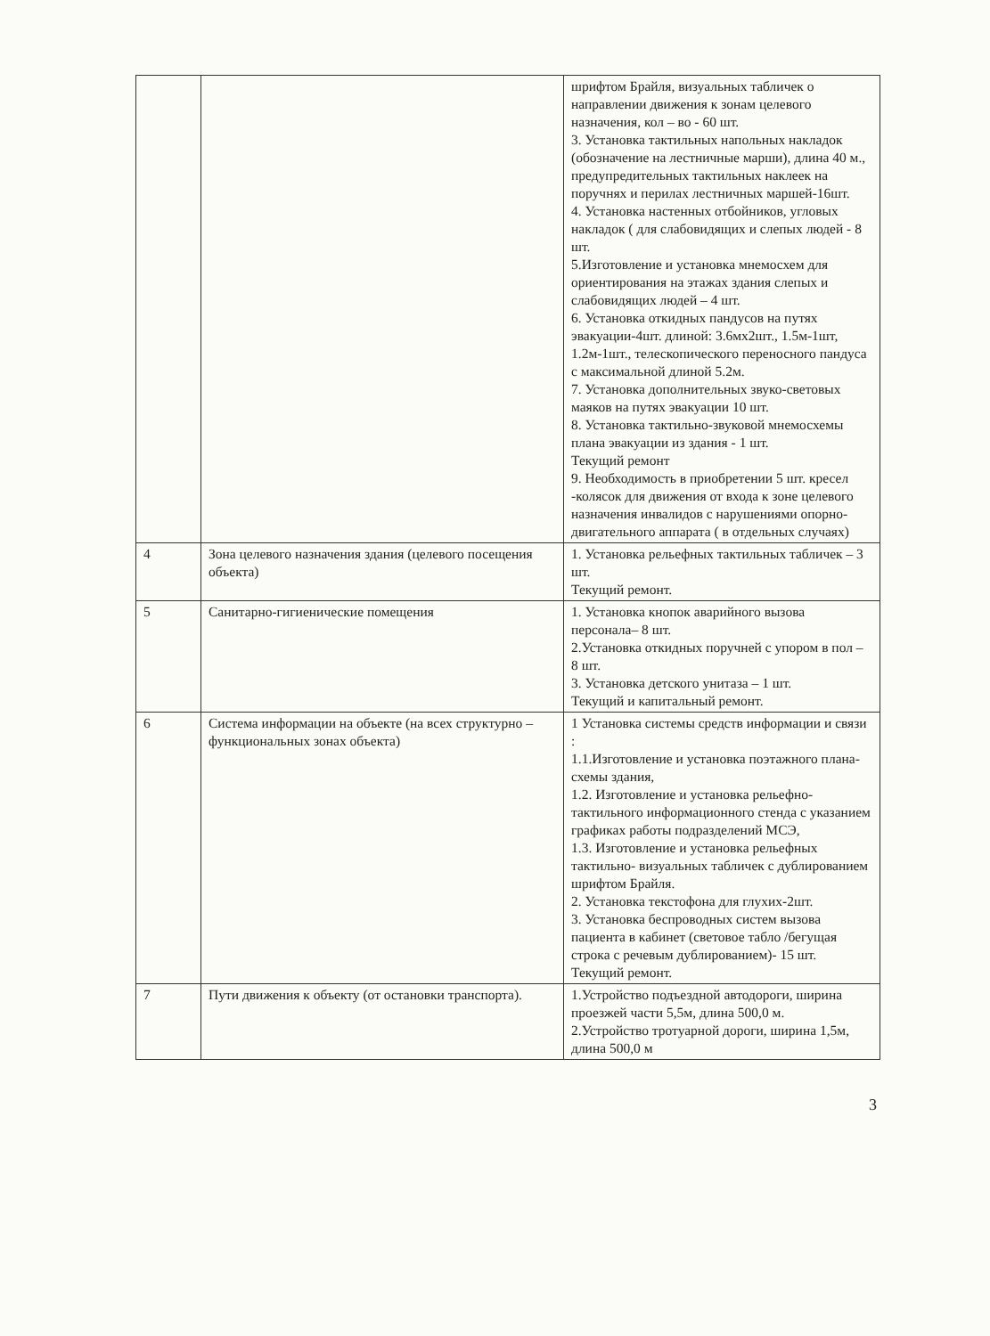| | | шрифтом Брайля, визуальных табличек о направлении движения к зонам целевого назначения, кол – во - 60 шт. 3. Установка тактильных напольных накладок (обозначение на лестничные марши), длина 40 м., предупредительных тактильных наклеек на поручнях и перилах лестничных маршей-16шт. 4. Установка настенных отбойников, угловых накладок ( для слабовидящих и слепых людей - 8 шт. 5.Изготовление и установка мнемосхем для ориентирования на этажах здания слепых и слабовидящих людей – 4 шт. 6. Установка откидных пандусов на путях эвакуации-4шт. длиной: 3.6мх2шт., 1.5м-1шт, 1.2м-1шт., телескопического переносного пандуса с максимальной длиной 5.2м. 7. Установка дополнительных звуко-световых маяков на путях эвакуации 10 шт. 8. Установка тактильно-звуковой мнемосхемы плана эвакуации из здания - 1 шт. Текущий ремонт 9. Необходимость в приобретении 5 шт. кресел -колясок для движения от входа к зоне целевого назначения инвалидов с нарушениями опорно- двигательного аппарата ( в отдельных случаях) |
| 4 | Зона целевого назначения здания (целевого посещения объекта) | 1. Установка рельефных тактильных табличек – 3 шт. Текущий ремонт. |
| 5 | Санитарно-гигиенические помещения | 1. Установка кнопок аварийного вызова персонала– 8 шт. 2.Установка откидных поручней с упором в пол – 8 шт. 3. Установка детского унитаза – 1 шт. Текущий и капитальный ремонт. |
| 6 | Система информации на объекте (на всех структурно – функциональных зонах объекта) | 1 Установка системы средств информации и связи : 1.1.Изготовление и установка поэтажного плана-схемы здания, 1.2. Изготовление и установка рельефно-тактильного информационного стенда с указанием графиках работы подразделений МСЭ, 1.3. Изготовление и установка рельефных тактильно- визуальных табличек с дублированием шрифтом Брайля. 2. Установка текстофона для глухих-2шт. 3. Установка беспроводных систем вызова пациента в кабинет (световое табло /бегущая строка с речевым дублированием)- 15 шт. Текущий ремонт. |
| 7 | Пути движения к объекту (от остановки транспорта). | 1.Устройство подъездной автодороги, ширина проезжей части 5,5м, длина 500,0 м. 2.Устройство тротуарной дороги, ширина 1,5м, длина 500,0 м |
3